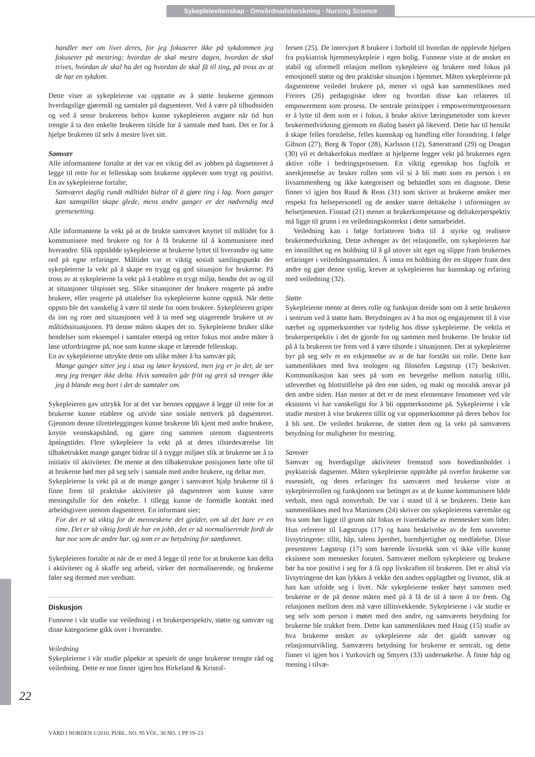Sykepleievitenskap · Omvårdnadsforskning · Nursing Science
handler mer om livet deres, for jeg fokuserer ikke på sykdommen jeg fokuserer på mestring; hvordan de skal mestre dagen, hvordan de skal trives, hvordan de skal ha det og hvordan de skal få til ting, på tross av at de har en sykdom.
Dette viser at sykepleierne var opptatte av å støtte brukerne gjennom hverdagslige gjøremål og samtaler på dagsenteret. Ved å være på tilbudssiden og ved å sense brukerens behov kunne sykepleieren avgjøre når tid hun trengte å ta den enkelte brukeren tilside for å samtale med ham. Det er for å hjelpe brukeren til selv å mestre livet sitt.
Samvær
Alle informantene fortalte at det var en viktig del av jobben på dagsenteret å legge til rette for et fellesskap som brukerne opplever som trygt og positivt. En av sykepleierne fortalte;
Samværet daglig rundt måltidet bidrar til å gjøre ting i lag. Noen ganger kan samspillet skape glede, mens andre ganger er det nødvendig med grensesetting.
Alle informantene la vekt på at de brukte samværet knyttet til måltidet for å kommunisere med brukere og for å få brukerne til å kommunisere med hverandre. Slik oppnådde sykepleierne at brukerne lyttet til hverandre og satte ord på egne erfaringer. Måltidet var et viktig sosialt samlingspunkt der sykepleierne la vekt på å skape en trygg og god situasjon for brukerne. På tross av at sykepleierne la vekt på å etablere et trygt miljø, hendte det av og til at situasjoner tilspisset seg. Slike situasjoner der brukere reagerte på andre brukere, eller reagerte på uttalelser fra sykepleierne kunne oppstå. Når dette oppsto ble det vanskelig å være til stede for noen brukere. Sykepleieren griper da inn og roer ned situasjonen ved å ta med seg utagerende brukere ut av måltidssituasjonen. På denne måten skapes det ro. Sykepleierne bruker slike hendelser som eksempel i samtaler etterpå og retter fokus mot andre måter å løse utfordringene på, noe som kunne skape et lærende fellesskap.
En av sykepleierne uttrykte dette om ulike måter å ha samvær på;
Mange ganger sitter jeg i stua og løser kryssord, men jeg er jo der, de ser meg jeg trenger ikke delta. Hvis samtalen går fritt og greit så trenger ikke jeg å blande meg bort i det de samtaler om.
Sykepleieren gav uttrykk for at det var hennes oppgave å legge til rette for at brukerne kunne etablere og utvide sine sosiale nettverk på dagsenteret. Gjennom denne tilretteleggingen kunne brukerne bli kjent med andre brukere, knytte vennskapsbånd, og gjøre ting sammen utenom dagsenterets åpningstider. Flere sykepleiere la vekt på at deres tilstedeværelse litt tilbaketrukket mange ganger bidrar til å trygge miljøet slik at brukerne tør å ta initiativ til aktiviteter. De mente at den tilbaketrukne posisjonen førte ofte til at brukerne bød mer på seg selv i samtale med andre brukere, og deltar mer.
Sykepleierne la vekt på at de mange ganger i samværet hjalp brukerne til å finne frem til praktiske aktiviteter på dagsenteret som kunne være meningsfulle for den enkelte. I tillegg kunne de formidle kontakt med arbeidsgivere utenom dagsenteret. En informant sier;
For det er så viktig for de menneskene det gjelder, om så det bare er en time. Det er så viktig fordi de har en jobb, det er så normaliserende fordi de har noe som de andre har, og som er av betydning for samfunnet.
Sykepleieren fortalte at når de er med å legge til rette for at brukerne kan delta i aktiviteter og å skaffe seg arbeid, virker det normaliserende, og brukerne føler seg dermed mer verdsatt.
Diskusjon
Funnene i vår studie var veiledning i et brukerperspektiv, støtte og samvær og disse kategoriene gikk over i hverandre.
Veiledning
Sykepleierne i vår studie påpekte at spesielt de unge brukerne trengte råd og veiledning. Dette er noe finner igjen hos Birkeland & Kristof-
fersen (25). De intervjuet 8 brukere i forhold til hvordan de opplevde hjelpen fra psykiatrisk hjemmesykepleie i egen bolig. Funnene viste at de ønsket en stabil og uformell relasjon mellom sykepleiere og brukere med fokus på emosjonell støtte og den praktiske situasjon i hjemmet. Måten sykepleierne på dagsentrene veiledet brukere på, mener vi også kan sammenliknes med Freires (26) pedagogiske ideer og hvordan disse kan relateres til empowerment som prosess. De sentrale prinsipper i empowermentprosessen er å lytte til dem som er i fokus, å bruke aktive læringsmetoder som krever brukermedvirkning gjennom en dialog basert på likeverd. Dette har til hensikt å skape felles forståelse, felles kunnskap og handling eller forandring. I følge Gibson (27), Borg & Topor (28), Karlsson (12), Sæterstrand (29) og Deagan (30) vil et deltakerfokus medføre at hjelperne legger vekt på brukernes egen aktive rolle i bedringsprosessen. En viktig egenskap hos fagfolk er anerkjennelse av bruker rollen som vil si å bli møtt som en person i en livsammenheng og ikke kategorisert og behandlet som en diagnose. Dette finner vi igjen hos Ruud & Reas (31) som skriver at brukerne ønsker mer respekt fra helsepersonell og de ønsker større deltakelse i utformingen av helsetjenesten. Finstad (21) mener at brukerkompetanse og deltakerperspektiv må ligge til grunn i en veiledningskontekst i dette samarbeidet.
Veiledning kan i følge forfatteren bidra til å styrke og realisere brukermedvirkning. Dette avhenger av det relasjonelle, om sykepleieren har en innstilthet og en holdning til å gå utover sitt eget og slippe fram brukernes erfaringer i veiledningssamtalen. Å innta en holdning der en slipper fram den andre og gjør denne synlig, krever at sykepleieren har kunnskap og erfaring med veiledning (32).
Støtte
Sykepleierne mente at deres rolle og funksjon dreide som om å sette brukeren i sentrum ved å støtte ham. Betydningen av å ha mot og engasjement til å vise nærhet og oppmerksomhet var tydelig hos disse sykepleierne. De vektla et brukerperspektiv i det de gjorde for og sammen med brukerne. De brukte tid på å la brukeren tre frem ved å være tilstede i situasjonen. Det at sykepleierne byr på seg selv er en erkjennelse av at de har forstått sin rolle. Dette kan sammenliknes med hva teologen og filosofen Løgstrup (17) beskriver. Kommunikasjon kan sees på som en bevegelse mellom naturlig tillit, utleverthet og blottstillelse på den ene siden, og makt og moralsk ansvar på den andre siden. Han mener at det er de mest elementære fenomener ved vår eksistens vi har vanskeligst for å bli oppmerksomme på. Sykepleierne i vår studie mestret å vise brukeren tillit og var oppmerksomme på deres behov for å bli sett. De veiledet brukerne, de støttet dem og la vekt på samværets betydning for muligheter for mestring.
Samvær
Samvær og hverdagslige aktiviteter fremstod som hovedinnholdet i psykiatrisk dagsenter. Måten sykepleierne opptrådte på overfor brukerne var essensielt, og deres erfaringer fra samværet med brukerne viste at sykepleierrollen og funksjonen var betinget av at de kunne kommunisere både verbalt, men også nonverbalt. De var i stand til å se brukeren. Dette kan sammenliknes med hva Martinsen (24) skriver om sykepleierens væremåte og hva som bør ligge til grunn når fokus er ivaretakelse av mennesker som lider. Hun refererer til Løgstrups (17) og hans beskrivelse av de fem suverene livsytringene; tillit, håp, talens åpenhet, barmhjertighet og medfølelse. Disse presenterer Løgstrup (17) som bærende livstrekk som vi ikke ville kunne eksistere som mennesker foruten. Samværet mellom sykepleiere og brukere bør ha noe positivt i seg for å få opp livskraften til brukeren. Det er altså via livsytringene det kan lykkes å vekke den andres opplagthet og livsmot, slik at han kan utfolde seg i livet. Når sykepleierne tenker høyt sammen med brukerne er de på denne måten med på å få de til å tørre å tre frem. Og relasjonen mellom dem må være tillitsvekkende. Sykepleierne i vår studie er seg selv som person i møtet med den andre, og samværets betydning for brukerne ble trukket frem. Dette kan sammenliknes med Haug (15) studie av hva brukerne ønsket av sykepleierne når det gjaldt samvær og relasjonsutvikling. Samværets betydning for brukerne er sentralt, og dette finner vi igjen hos i Yurkovich og Smyers (33) undersøkelse. Å finne håp og mening i tilvæ-
22
VÅRD I NORDEN 1/2010. PUBL. NO. 95 VOL. 30 NO. 1 PP 19–23